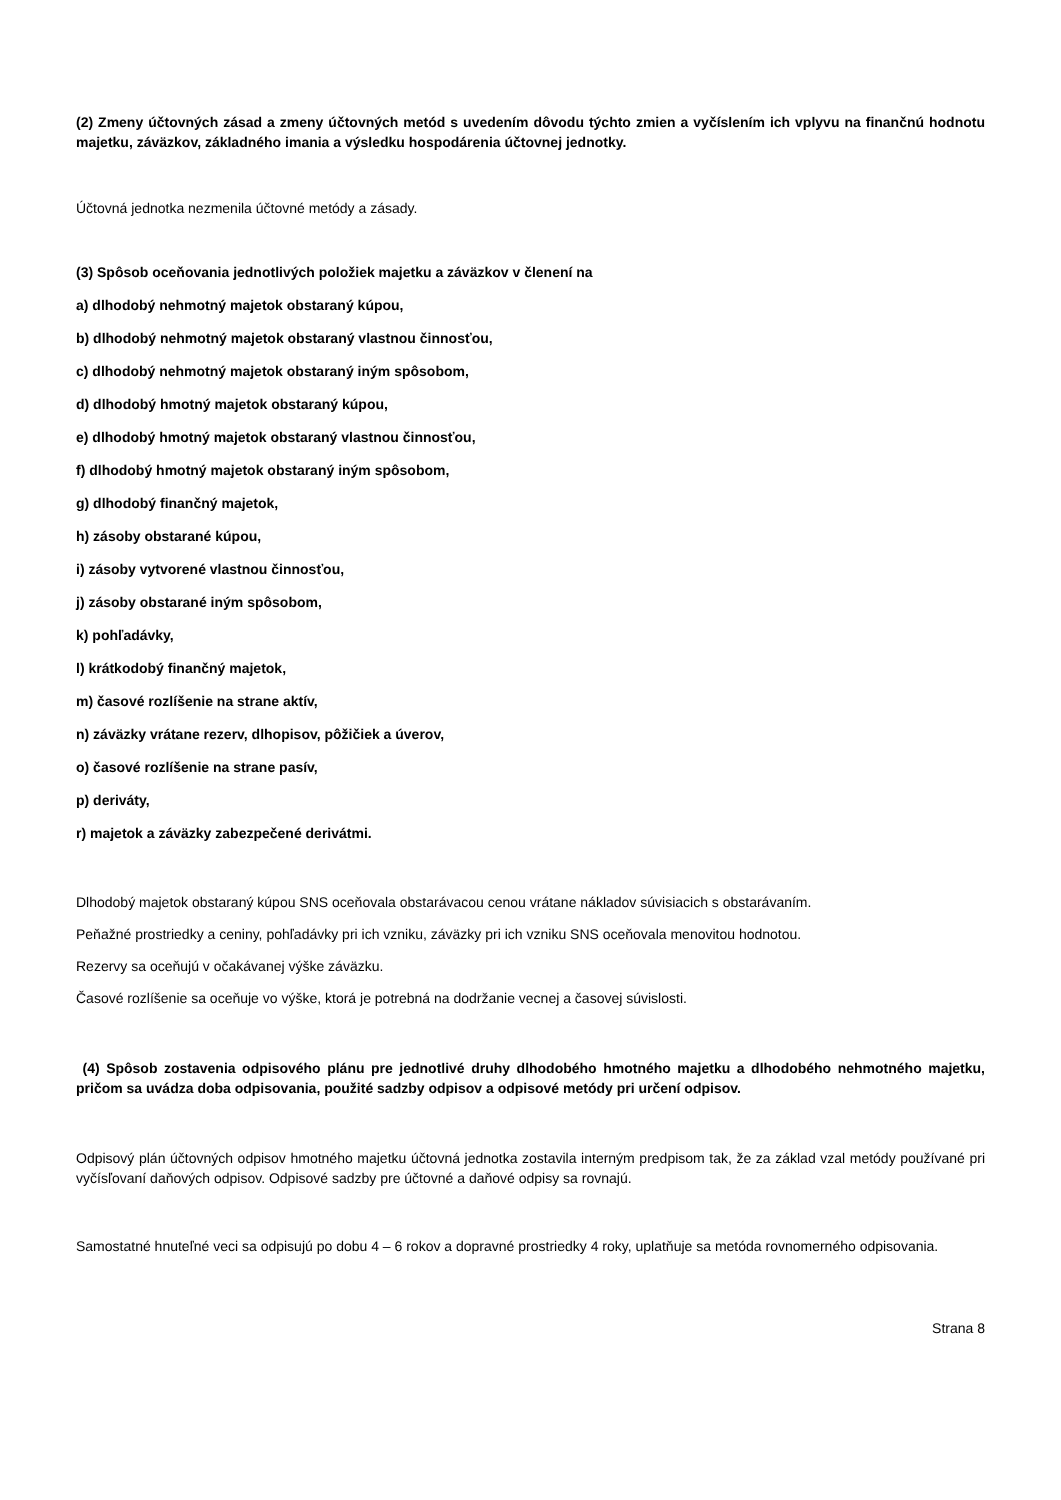(2) Zmeny účtovných zásad a zmeny účtovných metód s uvedením dôvodu týchto zmien a vyčíslením ich vplyvu na finančnú hodnotu majetku, záväzkov, základného imania a výsledku hospodárenia účtovnej jednotky.
Účtovná jednotka nezmenila účtovné metódy a zásady.
(3) Spôsob oceňovania jednotlivých položiek majetku a záväzkov v členení na
a) dlhodobý nehmotný majetok obstaraný kúpou,
b) dlhodobý nehmotný majetok obstaraný vlastnou činnosťou,
c) dlhodobý nehmotný majetok obstaraný iným spôsobom,
d) dlhodobý hmotný majetok obstaraný kúpou,
e) dlhodobý hmotný majetok obstaraný vlastnou činnosťou,
f) dlhodobý hmotný majetok obstaraný iným spôsobom,
g) dlhodobý finančný majetok,
h) zásoby obstarané kúpou,
i) zásoby vytvorené vlastnou činnosťou,
j) zásoby obstarané iným spôsobom,
k) pohľadávky,
l) krátkodobý finančný majetok,
m) časové rozlíšenie na strane aktív,
n) záväzky vrátane rezerv, dlhopisov, pôžičiek a úverov,
o) časové rozlíšenie na strane pasív,
p) deriváty,
r) majetok a záväzky zabezpečené derivátmi.
Dlhodobý majetok obstaraný kúpou SNS oceňovala obstarávacou cenou vrátane nákladov súvisiacich s obstarávaním.
Peňažné prostriedky a ceniny, pohľadávky pri ich vzniku, záväzky pri ich vzniku SNS oceňovala menovitou hodnotou.
Rezervy sa oceňujú v očakávanej výške záväzku.
Časové rozlíšenie sa oceňuje vo výške, ktorá je potrebná na dodržanie vecnej a časovej súvislosti.
(4) Spôsob zostavenia odpisového plánu pre jednotlivé druhy dlhodobého hmotného majetku a dlhodobého nehmotného majetku, pričom sa uvádza doba odpisovania, použité sadzby odpisov a odpisové metódy pri určení odpisov.
Odpisový plán účtovných odpisov hmotného majetku účtovná jednotka zostavila interným predpisom tak, že za základ vzal metódy používané pri vyčísľovaní daňových odpisov. Odpisové sadzby pre účtovné a daňové odpisy sa rovnajú.
Samostatné hnuteľné veci sa odpisujú po dobu 4 – 6 rokov a dopravné prostriedky 4 roky, uplatňuje sa metóda rovnomerného odpisovania.
Strana 8